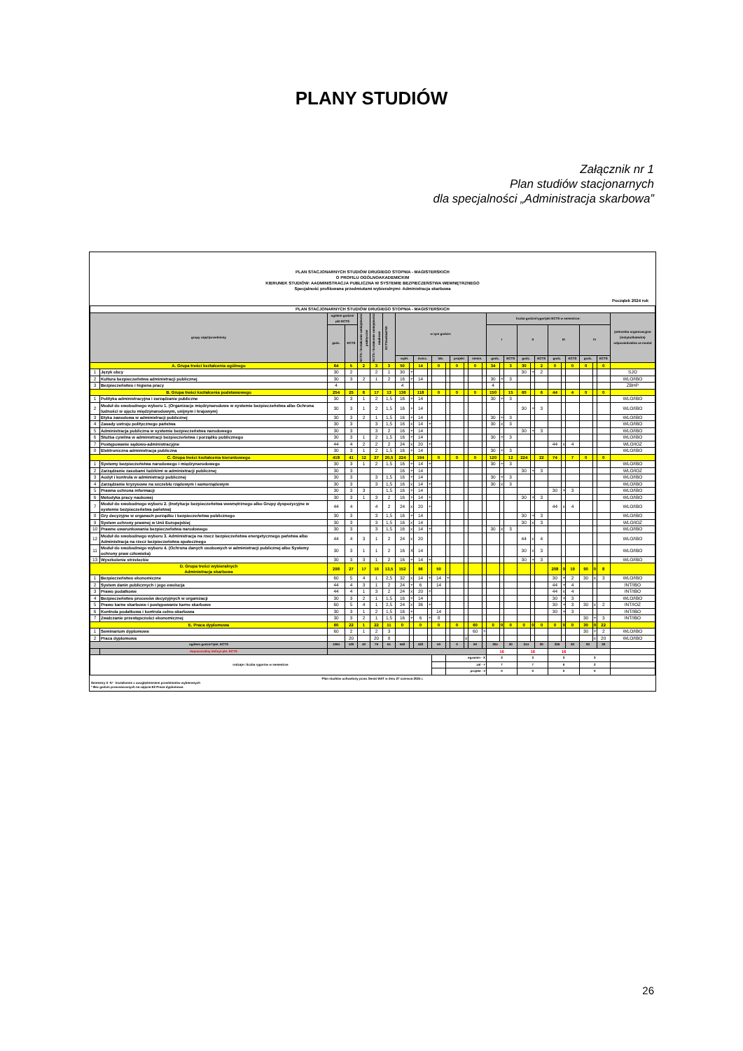PLANY STUDIÓW
Załącznik nr 1
Plan studiów stacjonarnych
dla specjalności „Administracja skarbowa”
PLAN STACJONARNYCH STUDIÓW DRUGIEGO STOPNIA - MAGISTERSKICH
O PROFILU OGÓLNOAKADEMICKIM
KIERUNEK STUDIÓW: AADMINISTRACJA PUBLICZNA W SYSTEMIE BEZPIECZEŃSTWA WEWNĘTRZNEGO
Specjalność profilowana przedmiotami wybieralnymi: Administracja skarbowa
Początek 2024 rok
| PLAN STACJONARNYCH STUDIÓW DRUGIEGO STOPNIA - MAGISTERSKICH | | | | | | | | | | | | | | | | | | | | | | | | | | | | | |
| --- | --- | --- | --- | --- | --- | --- | --- | --- | --- | --- | --- | --- | --- | --- | --- | --- | --- | --- | --- | --- | --- | --- | --- | --- | --- | --- | --- | --- | --- |
| grupy zajęć/przedmioty | | ogółem godzin/ pkt ECTS | | ECTS / kształcenie umiejętności praktyczne | ECTS / kształcenie umiejętności naukowe | ECTS/udział NA | w tym godzin: | | | | | | | | | | liczba godzin/rygor/pkt ECTS w semestrze: | | | | | | | | | | | | jednostka organizacyjna (instytut/katedra) odpowiedzialna za moduł |
| | | godz. | ECTS | | | | | | | | | | | | | | I | | | II | | | III | | | IV | | | |
| | | | | | | | wykł. | | ćwicz. | | lab. | | projekt | | semin. | | godz. | | ECTS | godz. | | ECTS | godz. | | ECTS | godz. | | ECTS | |
| A. Grupa treści kształcenia ogólnego | | 64 | 5 | 2 | 3 | 3 | 50 | | 14 | | 0 | | 0 | | 0 | | 34 | | 3 | 30 | | 2 | 0 | | 0 | 0 | | 0 | |
| 1 | Język obcy | 30 | 2 | | 2 | 1 | 30 | + | | | | | | | | | | | | 30 | + | 2 | | | | | | | SJO |
| 2 | Kultura bezpieczeństwa administracji publicznej | 30 | 3 | 2 | 1 | 2 | 16 | + | 14 | | | | | | | | 30 | + | 3 | | | | | | | | | | WLO/IBO |
| 3 | Bezpieczeństwo i higiena pracy | 4 | | | | | 4 | | | | | | | | | | 4 | | | | | | | | | | | | ZBHP |
| B. Grupa treści kształcenia podstawowego | | 254 | 25 | 8 | 17 | 13 | 136 | | 118 | | 0 | | 0 | | 0 | | 150 | | 15 | 60 | | 6 | 44 | | 4 | 0 | | 0 | |
| 1 | Polityka administracyjna i zarządzanie publiczne | 30 | 3 | 1 | 2 | 1,5 | 16 | + | 14 | | | | | | | | 30 | + | 3 | | | | | | | | | | WLO/IBO |
| 2 | Moduł do swobodnego wyboru 1. (Organizacje międzynarodowe w systemie bezpieczeństwa albo Ochrona ludności w ujęciu międzynarodowym, unijnym i krajowym) | 30 | 3 | 1 | 2 | 1,5 | 16 | + | 14 | | | | | | | | | | | 30 | + | 3 | | | | | | | WLO/IBO |
| 3 | Etyka zawodowa w administracji publicznej | 30 | 3 | 2 | 1 | 1,5 | 16 | + | 14 | | | | | | | | 30 | + | 3 | | | | | | | | | | WLO/IBO |
| 4 | Zasady ustroju politycznego państwa | 30 | 3 | | 3 | 1,5 | 16 | x | 14 | + | | | | | | | 30 | x | 3 | | | | | | | | | | WLO/IBO |
| 5 | Administracja publiczna w systemie bezpieczeństwa narodowego | 30 | 3 | | 3 | 2 | 16 | + | 14 | | | | | | | | | | | 30 | + | 3 | | | | | | | WLO/IBO |
| 6 | Służba cywilna w administracji bezpieczeństwa i porządku publicznego | 30 | 3 | 1 | 2 | 1,5 | 16 | + | 14 | | | | | | | | 30 | + | 3 | | | | | | | | | | WLO/IBO |
| 7 | Postępowanie sądowo-administracyjne | 44 | 4 | 2 | 2 | 2 | 24 | x | 20 | + | | | | | | | | | | | | | 44 | x | 4 | | | | WLO/IOZ |
| 8 | Elektroniczna administracja publiczna | 30 | 3 | 1 | 2 | 1,5 | 16 | + | 14 | | | | | | | | 30 | + | 3 | | | | | | | | | | WLO/IBO |
| C. Grupa treści kształcenia kierunkowego | | 418 | 41 | 12 | 27 | 20,5 | 224 | | 194 | | 0 | | 0 | | 0 | | 120 | | 12 | 224 | | 22 | 74 | | 7 | 0 | | 0 | |
| 1 | Systemy bezpieczeństwa narodowego i międzynarodowego | 30 | 3 | 1 | 2 | 1,5 | 16 | + | 14 | + | | | | | | | 30 | + | 3 | | | | | | | | | | WLO/IBO |
| 2 | Zarządzanie zasobami ludzkimi w administracji publicznej | 30 | 3 | | | | 16 | + | 14 | | | | | | | | | | | 30 | + | 3 | | | | | | | WLO/IOZ |
| 3 | Audyt i kontrola w administracji publicznej | 30 | 3 | | 3 | 1,5 | 16 | + | 14 | | | | | | | | 30 | + | 3 | | | | | | | | | | WLO/IBO |
| 4 | Zarządzanie kryzysowe na szczeblu rządowym i samorządowym | 30 | 3 | | 3 | 1,5 | 16 | x | 14 | + | | | | | | | 30 | x | 3 | | | | | | | | | | WLO/IBO |
| 5 | Prawna ochrona informacji | 30 | 3 | 3 | | 1,5 | 16 | + | 14 | | | | | | | | | | | | | | 30 | + | 3 | | | | WLO/IBO |
| 6 | Metodyka pracy naukowej | 30 | 3 | 1 | 3 | 2 | 16 | + | 14 | + | | | | | | | | | | 30 | + | 3 | | | | | | | WLO/IBO |
| 7 | Moduł do swobodnego wyboru 2. (Instytucje bezpieczeństwa wewnętrznego albo Grupy dyspozycyjne w systemie bezpieczeństwa państwa) | 44 | 4 | | 4 | 2 | 24 | x | 20 | + | | | | | | | | | | | | | 44 | x | 4 | | | | WLO/IBO |
| 8 | Gry decyzyjne w organach porządku i bezpieczeństwa publicznego | 30 | 3 | | 3 | 1,5 | 16 | + | 14 | | | | | | | | | | | 30 | + | 3 | | | | | | | WLO/IBO |
| 9 | System ochrony prawnej w Unii Europejskiej | 30 | 3 | | 3 | 1,5 | 16 | x | 14 | | | | | | | | | | | 30 | x | 3 | | | | | | | WLO/IOZ |
| 10 | Prawne uwarunkowania bezpieczeństwa narodowego | 30 | 3 | | 3 | 1,5 | 16 | x | 14 | + | | | | | | | 30 | x | 3 | | | | | | | | | | WLO/IBO |
| 12 | Moduł do swobodnego wyboru 3. Administracja na rzecz bezpieczeństwa energetycznego państwa albo Administracja na rzecz bezpieczeństwa społecznego | 44 | 4 | 3 | 1 | 2 | 24 | x | 20 | | | | | | | | | | | 44 | x | 4 | | | | | | | WLO/IBO |
| 11 | Moduł do swobodnego wyboru 4. (Ochrona danych osobowych w administracji publicznej albo Systemy ochrony praw człowieka) | 30 | 3 | 1 | 1 | 2 | 16 | X | 14 | | | | | | | | | | | 30 | x | 3 | | | | | | | WLO/IBO |
| 13 | Wyszkolenie strzeleckie | 30 | 3 | 3 | 1 | 2 | 16 | + | 14 | + | | | | | | | | | | 30 | + | 3 | | | | | | | WLO/IBO |
| D. Grupa treści wybieralnych Administracja skarbowa | | 298 | 27 | 17 | 10 | 13,5 | 152 | | 96 | | 50 | | | | | | | | | | | | 208 | 0 | 19 | 90 | 0 | 8 | |
| 1 | Bezpieczeństwo ekonomiczne | 60 | 5 | 4 | 1 | 2,5 | 32 | x | 14 | + | 14 | + | | | | | | | | | | | 30 | + | 2 | 30 | x | 3 | WLO/IBO |
| 2 | System danin publicznych i jego ewolucja | 44 | 4 | 3 | 1 | 2 | 24 | + | 6 | | 14 | | | | | | | | | | | | 44 | + | 4 | | | | INT/IBO |
| 3 | Prawo podatkowe | 44 | 4 | 1 | 3 | 2 | 24 | x | 20 | + | | | | | | | | | | | | | 44 | x | 4 | | | | INT/IBO |
| 4 | Bezpieczeństwo procesów decyzyjnych w organizacji | 30 | 3 | 2 | 1 | 1,5 | 16 | + | 14 | | | | | | | | | | | | | | 30 | + | 3 | | | | WLO/IBO |
| 5 | Prawo karne skarbowe i postępowanie karne skarbowe | 60 | 5 | 4 | 1 | 2,5 | 24 | x | 36 | + | | | | | | | | | | | | | 30 | + | 3 | 30 | x | 2 | INT/IOZ |
| 6 | Kontrola podatkowa i kontrola celno-skarbowa | 30 | 3 | 1 | 2 | 1,5 | 16 | + | | | 14 | | | | | | | | | | | | 30 | + | 3 | | | | INT/IBO |
| 7 | Zwalczanie przestępczości ekonomicznej | 30 | 3 | 2 | 1 | 1,5 | 16 | + | 6 | + | 8 | | | | | | | | | | | | | | | 30 | + | 3 | INT/IBO |
| E. Praca dyplomowa | | 60 | 22 | 1 | 22 | 11 | 0 | | 0 | | 0 | | 0 | | 60 | | 0 | 0 | 0 | 0 | 0 | 0 | 0 | 0 | 0 | 30 | 0 | 22 | |
| 1 | Seminarium dyplomowe | 60 | 2 | 1 | 2 | 3 | | | | | | | | | 60 | + | | | | | | | | | | 30 | + | 2 | WLO/IBO |
| 2 | Praca dyplomowa | | 20 | | 20 | 8 | | | | | | | | x | | | | | | | | | | | | | x | 20 | WLO/IBO |
| ogółem godzin*/pkt. ECTS | | 1094 | 120 | 40 | 79 | 61 | 562 | | 422 | | 50 | | 0 | | 60 | | 304 | | 30 | 314 | | 30 | 326 | | 30 | 90 | | 30 | |
| | dopuszczalny deficyt pkt. ECTS | | | | | | | | | | | | | | | | 16 | | | 16 | | | 16 | | | | | | |
| rodzaje i liczba rygorów w semestrze: | | | | | | | | | | | | egzamin - X | | | | | 3 | | | 3 | | | 3 | | | 3 | | | |
| | | | | | | | | | | | | zal - + | | | | | 7 | | | 7 | | | 6 | | | 2 | | | |
| | | | | | | | | | | | | projekt - # | | | | | 0 | | | 0 | | | 0 | | | 0 | | | |
Plan studiów uchwalony przez Senat WAT w dniu 27 czerwca 2024 r.
Semestry II -IV - kształcenie z uwzględnieniem przedmiotów wybieranych
* Bez godzin przeznaczonych na zajęcia E2 Praca dyplomowa
26